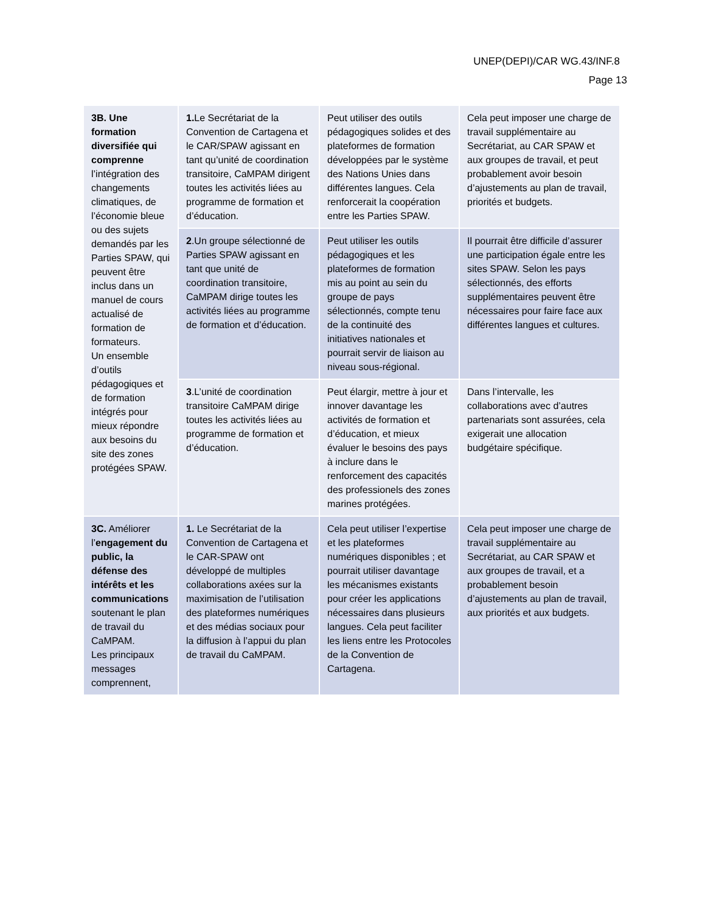UNEP(DEPI)/CAR WG.43/INF.8
Page 13
| 3B. Une formation diversifiée qui comprenne l’intégration des changements climatiques, de l’économie bleue ou des sujets demandés par les Parties SPAW, qui peuvent être inclus dans un manuel de cours actualisé de formation de formateurs. Un ensemble d’outils pédagogiques et de formation intégrés pour mieux répondre aux besoins du site des zones protégées SPAW. | 1. Le Secrétariat de la Convention de Cartagena et le CAR/SPAW agissant en tant qu’unité de coordination transitoire, CaMPAM dirigent toutes les activités liées au programme de formation et d’éducation. | Peut utiliser des outils pédagogiques solides et des plateformes de formation développées par le système des Nations Unies dans différentes langues. Cela renforcerait la coopération entre les Parties SPAW. | Cela peut imposer une charge de travail supplémentaire au Secrétariat, au CAR SPAW et aux groupes de travail, et peut probablement avoir besoin d’ajustements au plan de travail, priorités et budgets. |
| | 2 .Un groupe sélectionné de Parties SPAW agissant en tant que unité de coordination transitoire, CaMPAM dirige toutes les activités liées au programme de formation et d’éducation. | Peut utiliser les outils pédagogiques et les plateformes de formation mis au point au sein du groupe de pays sélectionnés, compte tenu de la continuité des initiatives nationales et pourrait servir de liaison au niveau sous-régional. | Il pourrait être difficile d’assurer une participation égale entre les sites SPAW. Selon les pays sélectionnés, des efforts supplémentaires peuvent être nécessaires pour faire face aux différentes langues et cultures. |
| | 3 .L’unité de coordination transitoire CaMPAM dirige toutes les activités liées au programme de formation et d’éducation. | Peut élargir, mettre à jour et innover davantage les activités de formation et d’éducation, et mieux évaluer le besoins des pays à inclure dans le renforcement des capacités des professionels des zones marines protégées. | Dans l’intervalle, les collaborations avec d’autres partenariats sont assurées, cela exigerait une allocation budgétaire spécifique. |
| 3C. Améliorer l’ engagement du public, la défense des intérêts et les communications soutenant le plan de travail du CaMPAM. Les principaux messages comprennent, | 1. Le Secrétariat de la Convention de Cartagena et le CAR-SPAW ont développé de multiples collaborations axées sur la maximisation de l’utilisation des plateformes numériques et des médias sociaux pour la diffusion à l’appui du plan de travail du CaMPAM. | Cela peut utiliser l’expertise et les plateformes numériques disponibles ; et pourrait utiliser davantage les mécanismes existants pour créer les applications nécessaires dans plusieurs langues. Cela peut faciliter les liens entre les Protocoles de la Convention de Cartagena. | Cela peut imposer une charge de travail supplémentaire au Secrétariat, au CAR SPAW et aux groupes de travail, et a probablement besoin d’ajustements au plan de travail, aux priorités et aux budgets. |